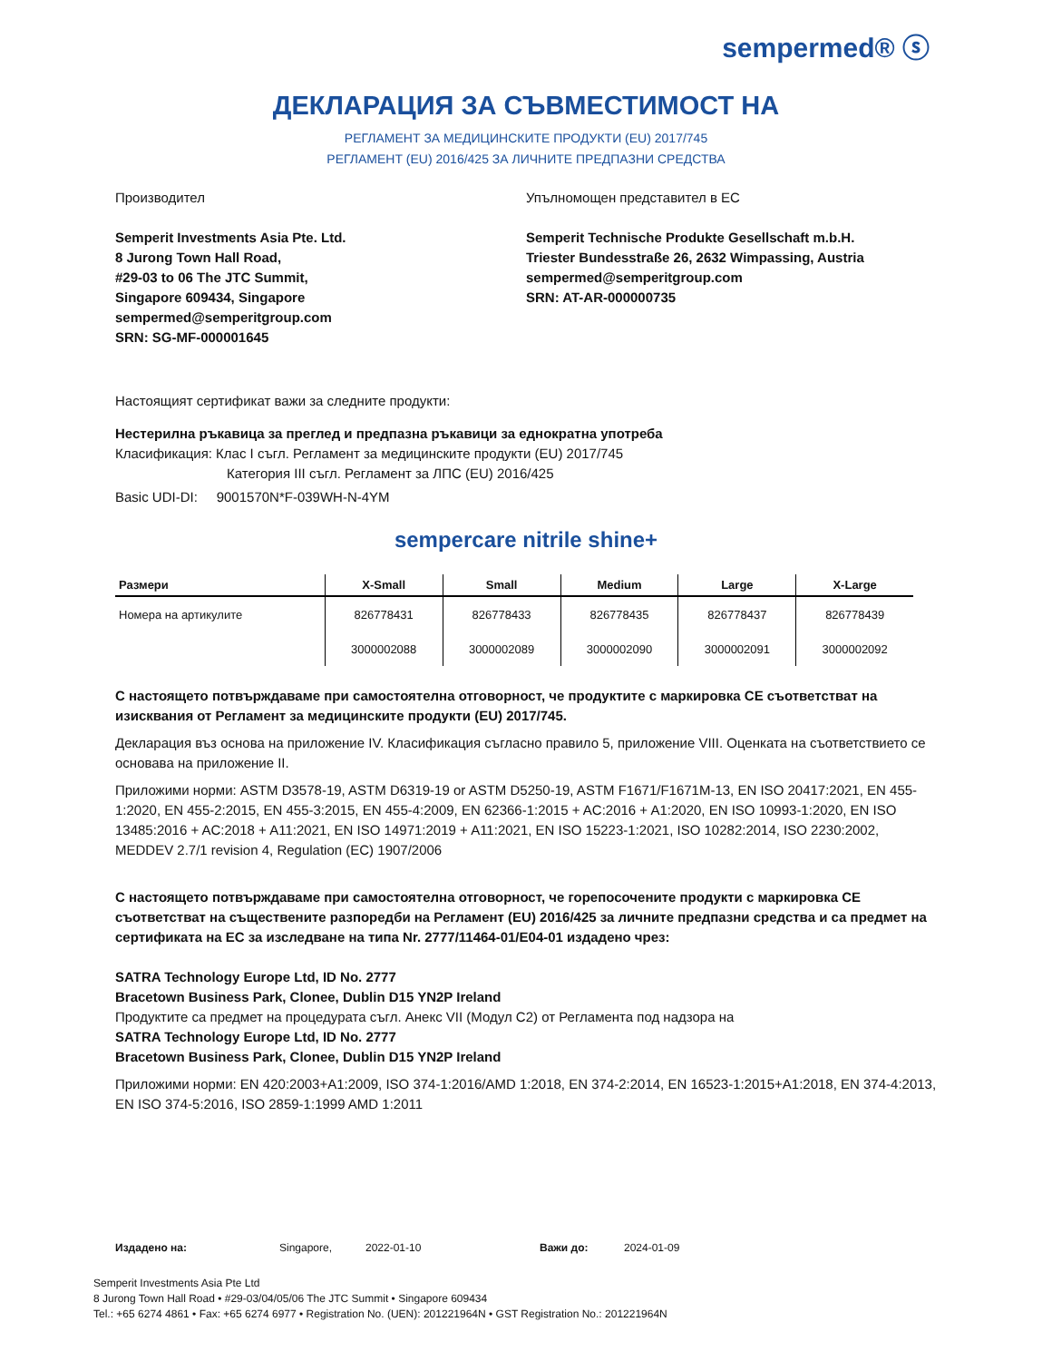sempermed® ⓢ
ДЕКЛАРАЦИЯ ЗА СЪВМЕСТИМОСТ НА
РЕГЛАМЕНТ ЗА МЕДИЦИНСКИТЕ ПРОДУКТИ (EU) 2017/745
РЕГЛАМЕНТ (EU) 2016/425 ЗА ЛИЧНИТЕ ПРЕДПАЗНИ СРЕДСТВА
Производител
Semperit Investments Asia Pte. Ltd.
8 Jurong Town Hall Road,
#29-03 to 06 The JTC Summit,
Singapore 609434, Singapore
sempermed@semperitgroup.com
SRN: SG-MF-000001645
Упълномощен представител в ЕС
Semperit Technische Produkte Gesellschaft m.b.H.
Triester Bundesstraße 26, 2632 Wimpassing, Austria
sempermed@semperitgroup.com
SRN: AT-AR-000000735
Настоящият сертификат важи за следните продукти:
Нестерилна ръкавица за преглед и предпазна ръкавици за еднократна употреба
Класификация: Клас I съгл. Регламент за медицинските продукти (EU) 2017/745
Категория III съгл. Регламент за ЛПС (EU) 2016/425
Basic UDI-DI: 9001570N*F-039WH-N-4YM
sempercare nitrile shine+
| Размери | X-Small | Small | Medium | Large | X-Large |
| --- | --- | --- | --- | --- | --- |
| Номера на артикулите | 826778431 | 826778433 | 826778435 | 826778437 | 826778439 |
| | 3000002088 | 3000002089 | 3000002090 | 3000002091 | 3000002092 |
С настоящето потвърждаваме при самостоятелна отговорност, че продуктите с маркировка CE съответстват на изисквания от Регламент за медицинските продукти (EU) 2017/745.
Декларация въз основа на приложение IV. Класификация съгласно правило 5, приложение VIII. Оценката на съответствието се основава на приложение II.
Приложими норми: ASTM D3578-19, ASTM D6319-19 or ASTM D5250-19, ASTM F1671/F1671M-13, EN ISO 20417:2021, EN 455-1:2020, EN 455-2:2015, EN 455-3:2015, EN 455-4:2009, EN 62366-1:2015 + AC:2016 + A1:2020, EN ISO 10993-1:2020, EN ISO 13485:2016 + AC:2018 + A11:2021, EN ISO 14971:2019 + A11:2021, EN ISO 15223-1:2021, ISO 10282:2014, ISO 2230:2002, MEDDEV 2.7/1 revision 4, Regulation (EC) 1907/2006
С настоящето потвърждаваме при самостоятелна отговорност, че горепосочените продукти с маркировка CE съответстват на съществените разпоредби на Регламент (EU) 2016/425 за личните предпазни средства и са предмет на сертификата на ЕС за изследване на типа Nr. 2777/11464-01/E04-01 издадено чрез:
SATRA Technology Europe Ltd, ID No. 2777
Bracetown Business Park, Clonee, Dublin D15 YN2P Ireland
Продуктите са предмет на процедурата съгл. Анекс VII (Модул C2) от Регламента под надзора на
SATRA Technology Europe Ltd, ID No. 2777
Bracetown Business Park, Clonee, Dublin D15 YN2P Ireland
Приложими норми: EN 420:2003+A1:2009, ISO 374-1:2016/AMD 1:2018, EN 374-2:2014, EN 16523-1:2015+A1:2018, EN 374-4:2013, EN ISO 374-5:2016, ISO 2859-1:1999 AMD 1:2011
Издадено на: Singapore, 2022-01-10 Важи до: 2024-01-09
Semperit Investments Asia Pte Ltd
8 Jurong Town Hall Road • #29-03/04/05/06 The JTC Summit • Singapore 609434
Tel.: +65 6274 4861 • Fax: +65 6274 6977 • Registration No. (UEN): 201221964N • GST Registration No.: 201221964N